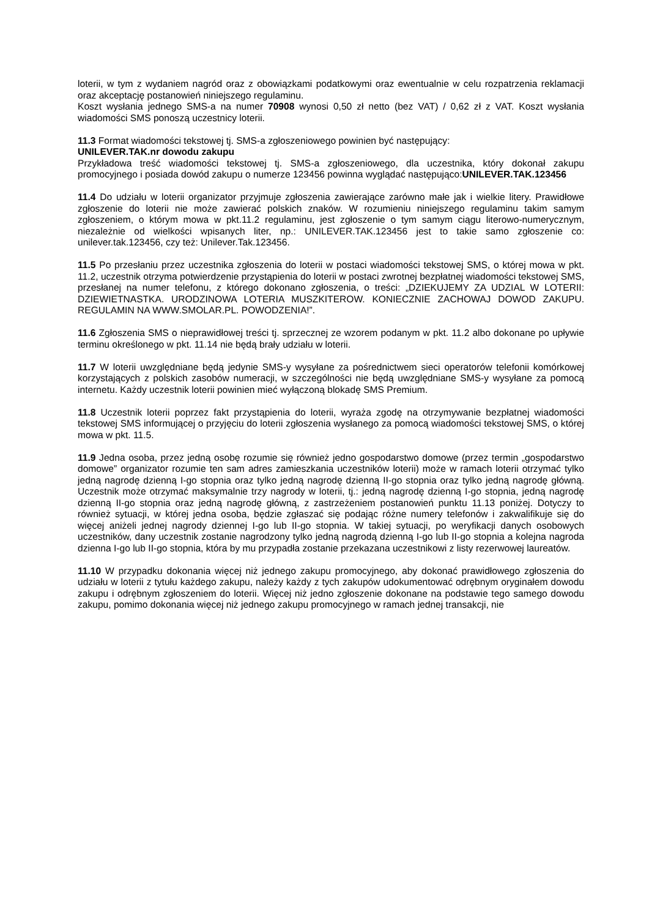loterii, w tym z wydaniem nagród oraz z obowiązkami podatkowymi oraz ewentualnie w celu rozpatrzenia reklamacji oraz akceptację postanowień niniejszego regulaminu.
Koszt wysłania jednego SMS-a na numer 70908 wynosi 0,50 zł netto (bez VAT) / 0,62 zł z VAT. Koszt wysłania wiadomości SMS ponoszą uczestnicy loterii.
11.3 Format wiadomości tekstowej tj. SMS-a zgłoszeniowego powinien być następujący:
UNILEVER.TAK.nr dowodu zakupu
Przykładowa treść wiadomości tekstowej tj. SMS-a zgłoszeniowego, dla uczestnika, który dokonał zakupu promocyjnego i posiada dowód zakupu o numerze 123456 powinna wyglądać następująco:UNILEVER.TAK.123456
11.4 Do udziału w loterii organizator przyjmuje zgłoszenia zawierające zarówno małe jak i wielkie litery. Prawidłowe zgłoszenie do loterii nie może zawierać polskich znaków. W rozumieniu niniejszego regulaminu takim samym zgłoszeniem, o którym mowa w pkt.11.2 regulaminu, jest zgłoszenie o tym samym ciągu literowo-numerycznym, niezależnie od wielkości wpisanych liter, np.: UNILEVER.TAK.123456 jest to takie samo zgłoszenie co: unilever.tak.123456, czy też: Unilever.Tak.123456.
11.5 Po przesłaniu przez uczestnika zgłoszenia do loterii w postaci wiadomości tekstowej SMS, o której mowa w pkt. 11.2, uczestnik otrzyma potwierdzenie przystąpienia do loterii w postaci zwrotnej bezpłatnej wiadomości tekstowej SMS, przesłanej na numer telefonu, z którego dokonano zgłoszenia, o treści: „DZIEKUJEMY ZA UDZIAL W LOTERII: DZIEWIETNASTKA. URODZINOWA LOTERIA MUSZKITEROW. KONIECZNIE ZACHOWAJ DOWOD ZAKUPU. REGULAMIN NA WWW.SMOLAR.PL. POWODZENIA!”.
11.6 Zgłoszenia SMS o nieprawidłowej treści tj. sprzecznej ze wzorem podanym w pkt. 11.2 albo dokonane po upływie terminu określonego w pkt. 11.14 nie będą brały udziału w loterii.
11.7 W loterii uwzględniane będą jedynie SMS-y wysyłane za pośrednictwem sieci operatorów telefonii komórkowej korzystających z polskich zasobów numeracji, w szczególności nie będą uwzględniane SMS-y wysyłane za pomocą internetu. Każdy uczestnik loterii powinien mieć wyłączoną blokadę SMS Premium.
11.8 Uczestnik loterii poprzez fakt przystąpienia do loterii, wyraża zgodę na otrzymywanie bezpłatnej wiadomości tekstowej SMS informującej o przyjęciu do loterii zgłoszenia wysłanego za pomocą wiadomości tekstowej SMS, o której mowa w pkt. 11.5.
11.9 Jedna osoba, przez jedną osobę rozumie się również jedno gospodarstwo domowe (przez termin „gospodarstwo domowe” organizator rozumie ten sam adres zamieszkania uczestników loterii) może w ramach loterii otrzymać tylko jedną nagrodę dzienną I-go stopnia oraz tylko jedną nagrodę dzienną II-go stopnia oraz tylko jedną nagrodę główną. Uczestnik może otrzymać maksymalnie trzy nagrody w loterii, tj.: jedną nagrodę dzienną I-go stopnia, jedną nagrodę dzienną II-go stopnia oraz jedną nagrodę główną, z zastrzeżeniem postanowień punktu 11.13 poniżej. Dotyczy to również sytuacji, w której jedna osoba, będzie zgłaszać się podając różne numery telefonów i zakwalifikuje się do więcej aniżeli jednej nagrody dziennej I-go lub II-go stopnia. W takiej sytuacji, po weryfikacji danych osobowych uczestników, dany uczestnik zostanie nagrodzony tylko jedną nagrodą dzienną I-go lub II-go stopnia a kolejna nagroda dzienna I-go lub II-go stopnia, która by mu przypadła zostanie przekazana uczestnikowi z listy rezerwowej laureatów.
11.10 W przypadku dokonania więcej niż jednego zakupu promocyjnego, aby dokonać prawidłowego zgłoszenia do udziału w loterii z tytułu każdego zakupu, należy każdy z tych zakupów udokumentować odrębnym oryginałem dowodu zakupu i odrębnym zgłoszeniem do loterii. Więcej niż jedno zgłoszenie dokonane na podstawie tego samego dowodu zakupu, pomimo dokonania więcej niż jednego zakupu promocyjnego w ramach jednej transakcji, nie